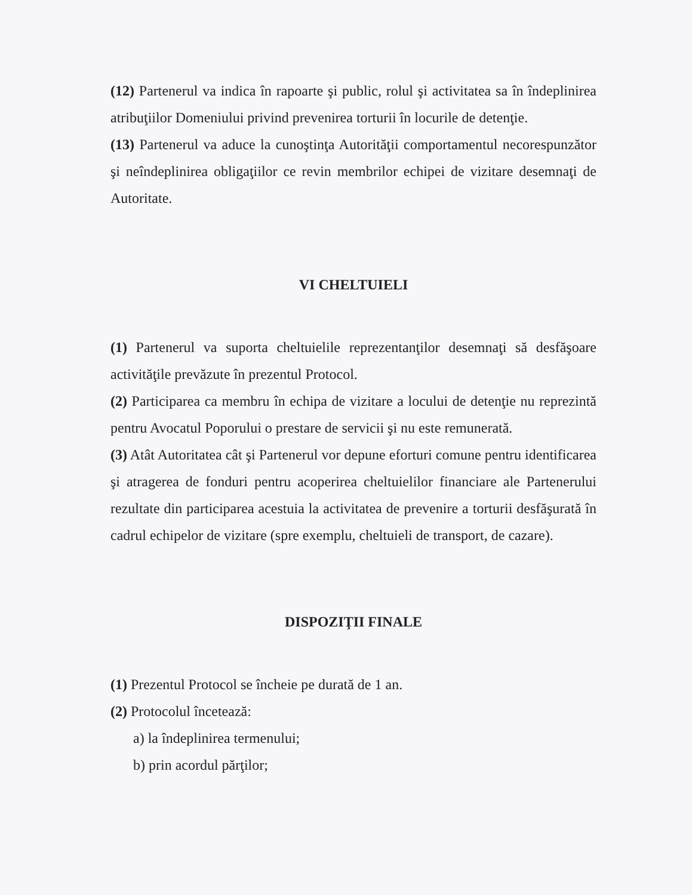(12) Partenerul va indica în rapoarte şi public, rolul şi activitatea sa în îndeplinirea atribuţiilor Domeniului privind prevenirea torturii în locurile de detenţie.
(13) Partenerul va aduce la cunoştinţa Autorităţii comportamentul necorespunzător şi neîndeplinirea obligaţiilor ce revin membrilor echipei de vizitare desemnaţi de Autoritate.
VI CHELTUIELI
(1) Partenerul va suporta cheltuielile reprezentanţilor desemnaţi să desfăşoare activităţile prevăzute în prezentul Protocol.
(2) Participarea ca membru în echipa de vizitare a locului de detenţie nu reprezintă pentru Avocatul Poporului o prestare de servicii şi nu este remunerată.
(3) Atât Autoritatea cât şi Partenerul vor depune eforturi comune pentru identificarea şi atragerea de fonduri pentru acoperirea cheltuielilor financiare ale Partenerului rezultate din participarea acestuia la activitatea de prevenire a torturii desfăşurată în cadrul echipelor de vizitare (spre exemplu, cheltuieli de transport, de cazare).
DISPOZIŢII FINALE
(1) Prezentul Protocol se încheie pe durată de 1 an.
(2) Protocolul încetează:
a) la îndeplinirea termenului;
b) prin acordul părţilor;